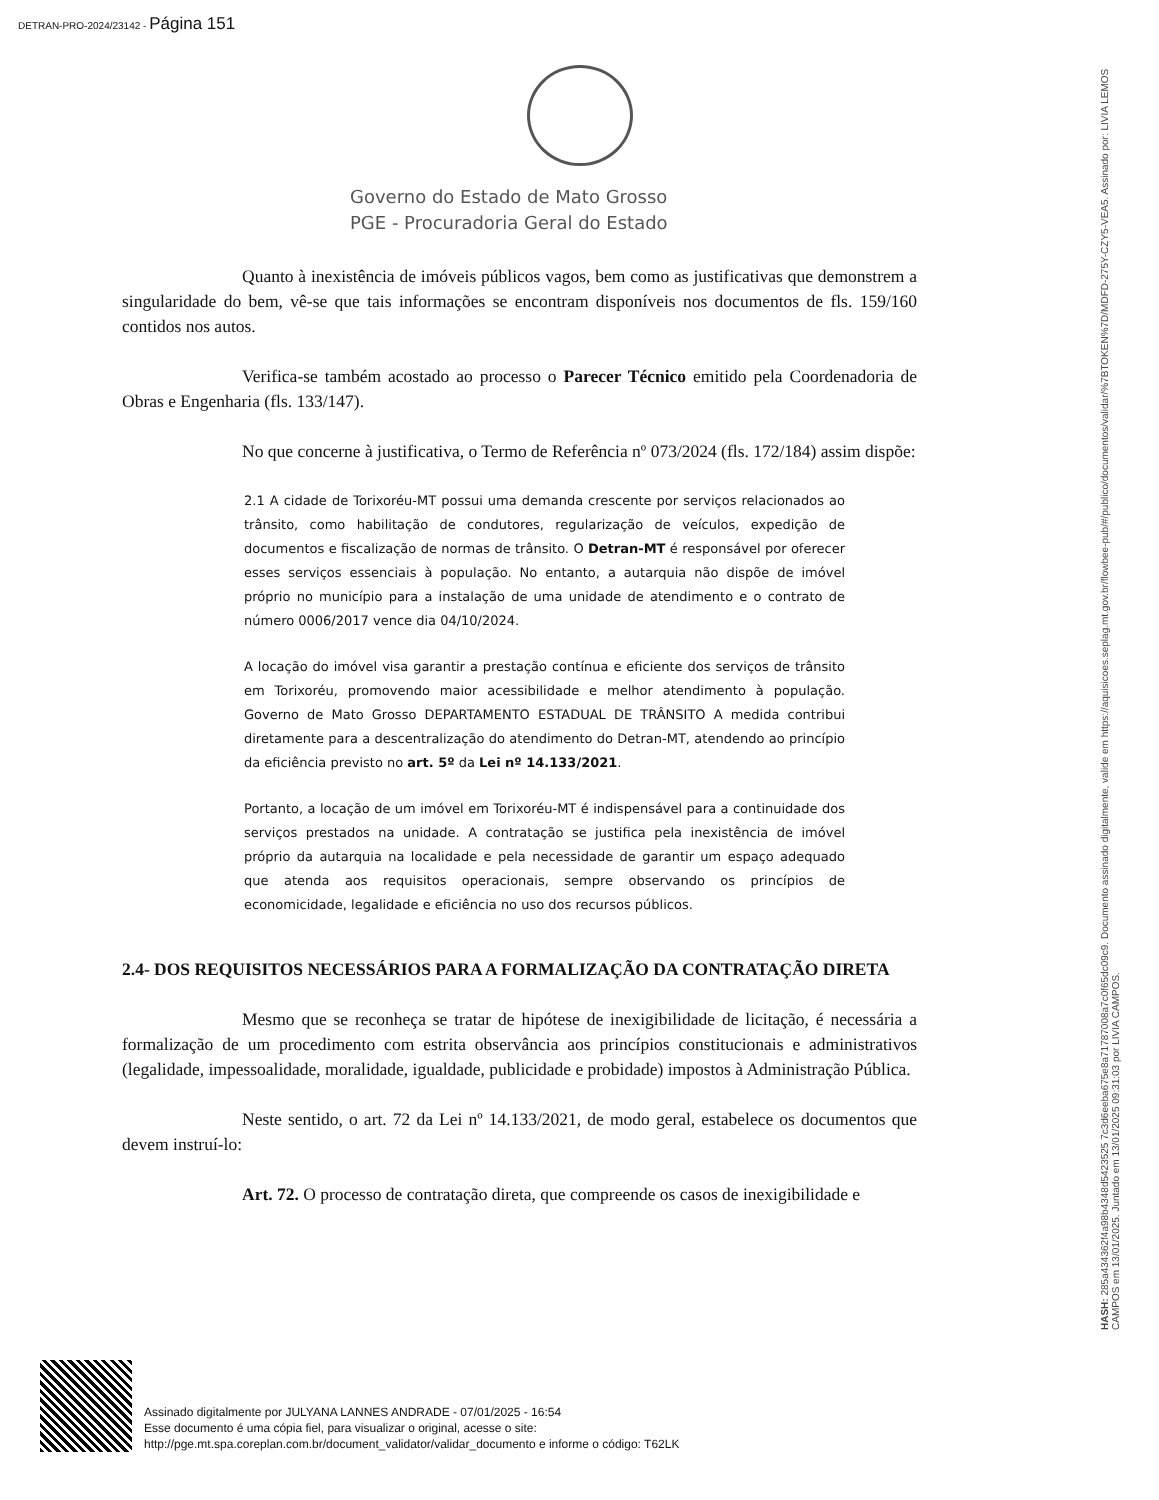DETRAN-PRO-2024/23142 - Página 151
Governo do Estado de Mato Grosso
PGE - Procuradoria Geral do Estado
Quanto à inexistência de imóveis públicos vagos, bem como as justificativas que demonstrem a singularidade do bem, vê-se que tais informações se encontram disponíveis nos documentos de fls. 159/160 contidos nos autos.
Verifica-se também acostado ao processo o Parecer Técnico emitido pela Coordenadoria de Obras e Engenharia (fls. 133/147).
No que concerne à justificativa, o Termo de Referência nº 073/2024 (fls. 172/184) assim dispõe:
2.1 A cidade de Torixoréu-MT possui uma demanda crescente por serviços relacionados ao trânsito, como habilitação de condutores, regularização de veículos, expedição de documentos e fiscalização de normas de trânsito. O Detran-MT é responsável por oferecer esses serviços essenciais à população. No entanto, a autarquia não dispõe de imóvel próprio no município para a instalação de uma unidade de atendimento e o contrato de número 0006/2017 vence dia 04/10/2024.
A locação do imóvel visa garantir a prestação contínua e eficiente dos serviços de trânsito em Torixoréu, promovendo maior acessibilidade e melhor atendimento à população. Governo de Mato Grosso DEPARTAMENTO ESTADUAL DE TRÂNSITO A medida contribui diretamente para a descentralização do atendimento do Detran-MT, atendendo ao princípio da eficiência previsto no art. 5º da Lei nº 14.133/2021.
Portanto, a locação de um imóvel em Torixoréu-MT é indispensável para a continuidade dos serviços prestados na unidade. A contratação se justifica pela inexistência de imóvel próprio da autarquia na localidade e pela necessidade de garantir um espaço adequado que atenda aos requisitos operacionais, sempre observando os princípios de economicidade, legalidade e eficiência no uso dos recursos públicos.
2.4- DOS REQUISITOS NECESSÁRIOS PARA A FORMALIZAÇÃO DA CONTRATAÇÃO DIRETA
Mesmo que se reconheça se tratar de hipótese de inexigibilidade de licitação, é necessária a formalização de um procedimento com estrita observância aos princípios constitucionais e administrativos (legalidade, impessoalidade, moralidade, igualdade, publicidade e probidade) impostos à Administração Pública.
Neste sentido, o art. 72 da Lei nº 14.133/2021, de modo geral, estabelece os documentos que devem instruí-lo:
Art. 72. O processo de contratação direta, que compreende os casos de inexigibilidade e
HASH: 285a434362f4a98b4348d5423525 7c3d6eeba675e8a71787008a7c0f65dc09c9. Documento assinado digitalmente, valide em https://aquisicoes.seplag.mt.gov.br/flowbee-pub/#/publico/documentos/validar/%7BTOKEN%7D/MDFD-275Y-CZY5-VEA5. Assinado por: LIVIA LEMOS CAMPOS em 13/01/2025. Juntado em 13/01/2025 09:31:03 por LIVIA CAMPOS.
Assinado digitalmente por JULYANA LANNES ANDRADE - 07/01/2025 - 16:54
Esse documento é uma cópia fiel, para visualizar o original, acesse o site:
http://pge.mt.spa.coreplan.com.br/document_validator/validar_documento e informe o código: T62LK